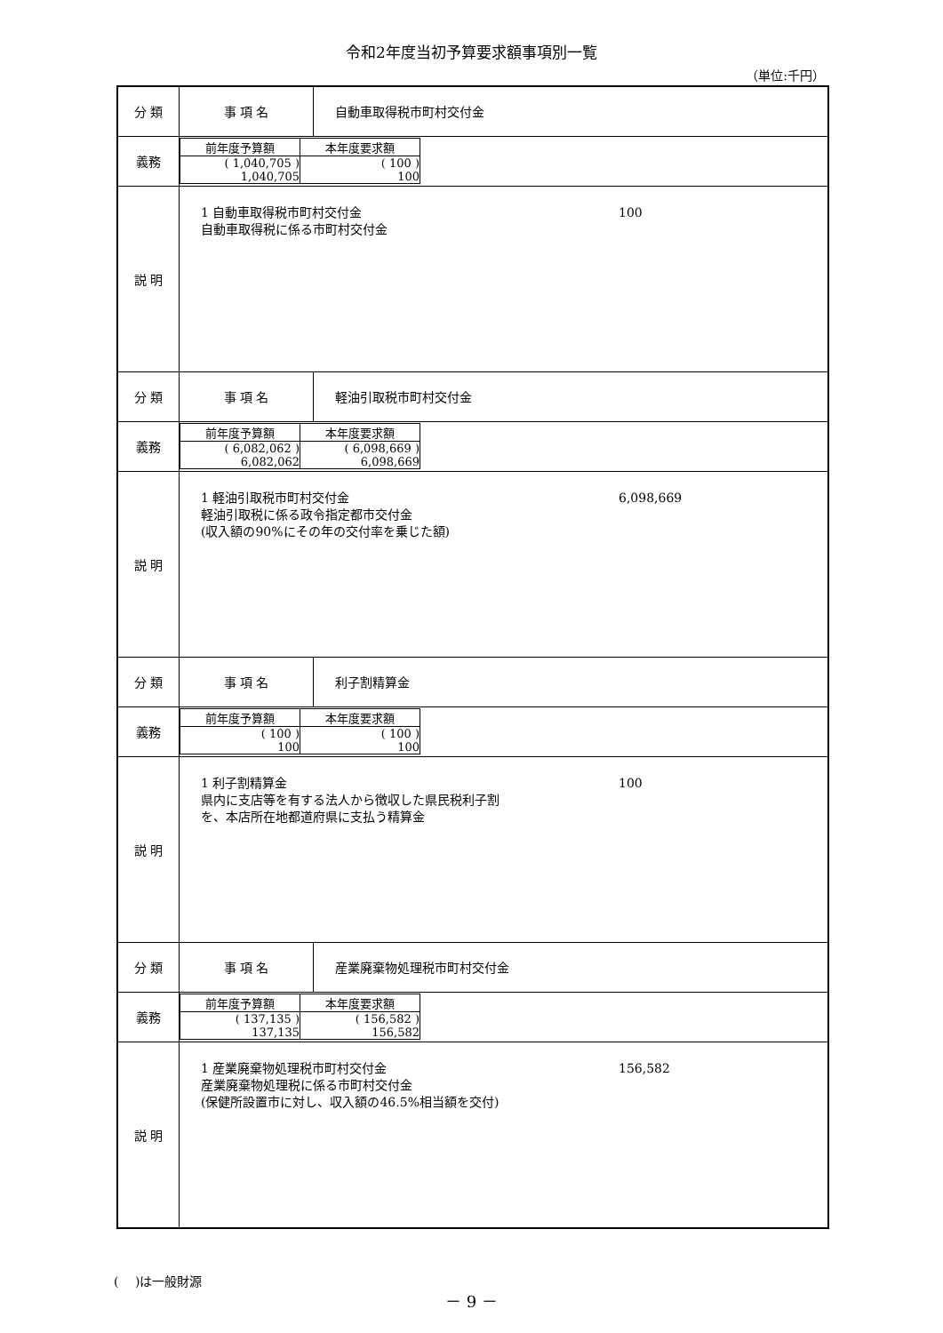令和2年度当初予算要求額事項別一覧
（単位:千円）
| 分 類 | 事 項 名 | 自動車取得税市町村交付金 |
| 義務 | / 前年度予算額 / 本年度要求額 / / ( 1,040,705 ) 1,040,705 / ( 100 ) 100 / | |
| 説 明 | 1 自動車取得税市町村交付金 自動車取得税に係る市町村交付金 100 | |
| 分 類 | 事 項 名 | 軽油引取税市町村交付金 |
| 義務 | / 前年度予算額 / 本年度要求額 / / ( 6,082,062 ) 6,082,062 / ( 6,098,669 ) 6,098,669 / | |
| 説 明 | 1 軽油引取税市町村交付金 軽油引取税に係る政令指定都市交付金 (収入額の90%にその年の交付率を乗じた額) 6,098,669 | |
| 分 類 | 事 項 名 | 利子割精算金 |
| 義務 | / 前年度予算額 / 本年度要求額 / / ( 100 ) 100 / ( 100 ) 100 / | |
| 説 明 | 1 利子割精算金 県内に支店等を有する法人から徴収した県民税利子割 を、本店所在地都道府県に支払う精算金 100 | |
| 分 類 | 事 項 名 | 産業廃棄物処理税市町村交付金 |
| 義務 | / 前年度予算額 / 本年度要求額 / / ( 137,135 ) 137,135 / ( 156,582 ) 156,582 / | |
| 説 明 | 1 産業廃棄物処理税市町村交付金 産業廃棄物処理税に係る市町村交付金 (保健所設置市に対し、収入額の46.5%相当額を交付) 156,582 | |
(　 )は一般財源
－ 9 －